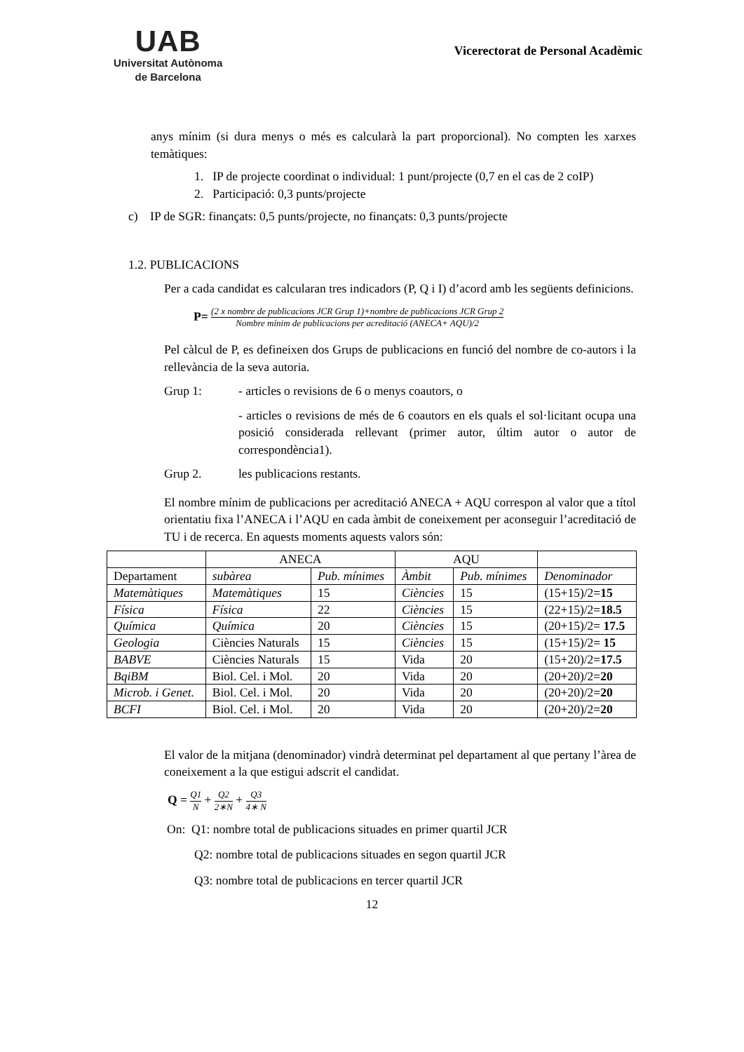UAB
Universitat Autònoma
de Barcelona
Vicerectorat de Personal Acadèmic
anys mínim (si dura menys o més es calcularà la part proporcional). No compten les xarxes temàtiques:
1. IP de projecte coordinat o individual: 1 punt/projecte (0,7 en el cas de 2 coIP)
2. Participació: 0,3 punts/projecte
c) IP de SGR: finançats: 0,5 punts/projecte, no finançats: 0,3 punts/projecte
1.2. PUBLICACIONS
Per a cada candidat es calcularan tres indicadors (P, Q i I) d’acord amb les següents definicions.
P= (2 x nombre de publicacions JCR Grup 1)+nombre de publicacions JCR Grup 2 Nombre mínim de publicacions per acreditació (ANECA+ AQU)/2
Pel càlcul de P, es defineixen dos Grups de publicacions en funció del nombre de co-autors i la rellevància de la seva autoria.
Grup 1: - articles o revisions de 6 o menys coautors, o
- articles o revisions de més de 6 coautors en els quals el sol·licitant ocupa una posició considerada rellevant (primer autor, últim autor o autor de correspondència1).
Grup 2. les publicacions restants.
El nombre mínim de publicacions per acreditació ANECA + AQU correspon al valor que a títol orientatiu fixa l’ANECA i l’AQU en cada àmbit de coneixement per aconseguir l’acreditació de TU i de recerca. En aquests moments aquests valors són:
| | ANECA | | AQU | | |
| --- | --- | --- | --- | --- | --- |
| Departament | subàrea | Pub. mínimes | Àmbit | Pub. mínimes | Denominador |
| Matemàtiques | Matemàtiques | 15 | Ciències | 15 | (15+15)/2= 15 |
| Física | Física | 22 | Ciències | 15 | (22+15)/2= 18.5 |
| Química | Química | 20 | Ciències | 15 | (20+15)/2= 17.5 |
| Geologia | Ciències Naturals | 15 | Ciències | 15 | (15+15)/2= 15 |
| BABVE | Ciències Naturals | 15 | Vida | 20 | (15+20)/2= 17.5 |
| BqiBM | Biol. Cel. i Mol. | 20 | Vida | 20 | (20+20)/2= 20 |
| Microb. i Genet. | Biol. Cel. i Mol. | 20 | Vida | 20 | (20+20)/2= 20 |
| BCFI | Biol. Cel. i Mol. | 20 | Vida | 20 | (20+20)/2= 20 |
El valor de la mitjana (denominador) vindrà determinat pel departament al que pertany l’àrea de coneixement a la que estigui adscrit el candidat.
Q = Q1 N + Q2 2∗N + Q3 4∗ N
On: Q1: nombre total de publicacions situades en primer quartil JCR
Q2: nombre total de publicacions situades en segon quartil JCR
Q3: nombre total de publicacions en tercer quartil JCR
12